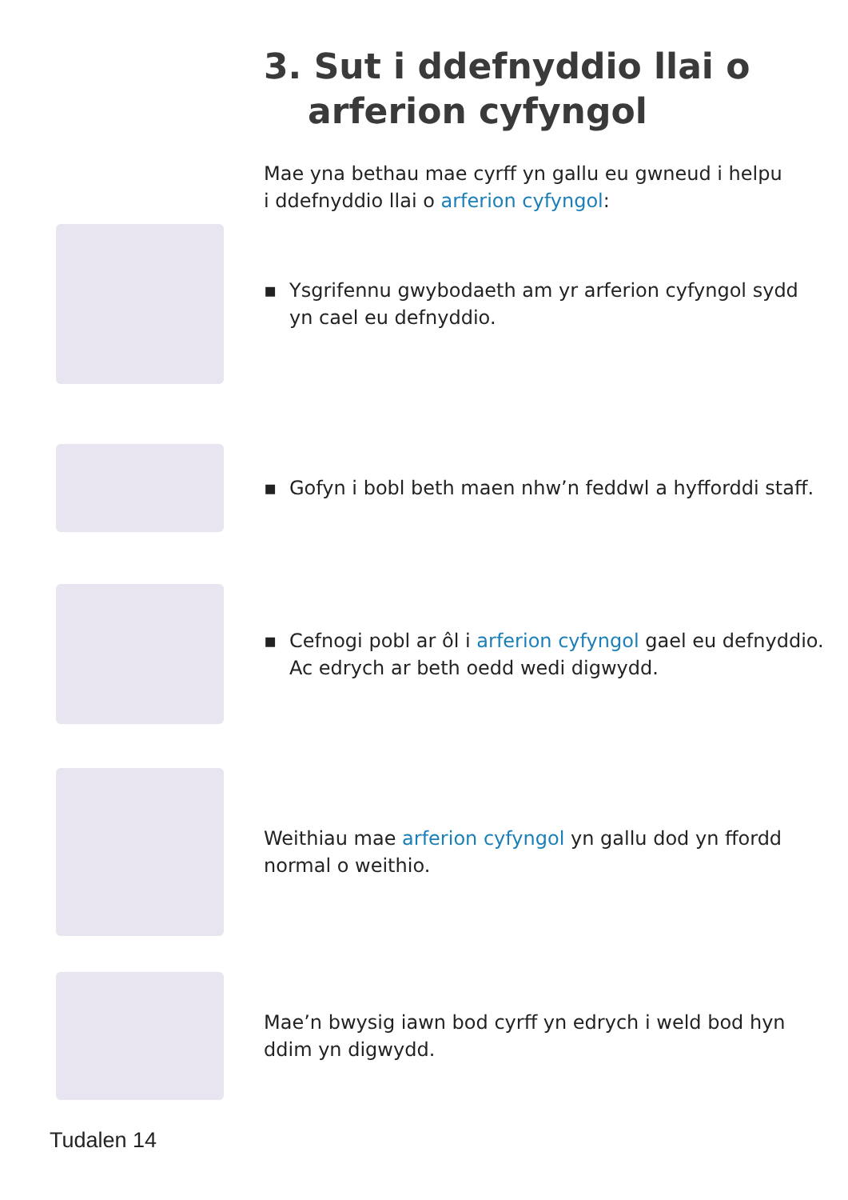3. Sut i ddefnyddio llai o
arferion cyfyngol
Mae yna bethau mae cyrff yn gallu eu gwneud i helpu i ddefnyddio llai o arferion cyfyngol:
▪ Ysgrifennu gwybodaeth am yr arferion cyfyngol sydd yn cael eu defnyddio.
▪ Gofyn i bobl beth maen nhw’n feddwl a hyfforddi staff.
▪ Cefnogi pobl ar ôl i arferion cyfyngol gael eu defnyddio. Ac edrych ar beth oedd wedi digwydd.
Weithiau mae arferion cyfyngol yn gallu dod yn ffordd normal o weithio.
Mae’n bwysig iawn bod cyrff yn edrych i weld bod hyn ddim yn digwydd.
Tudalen 14